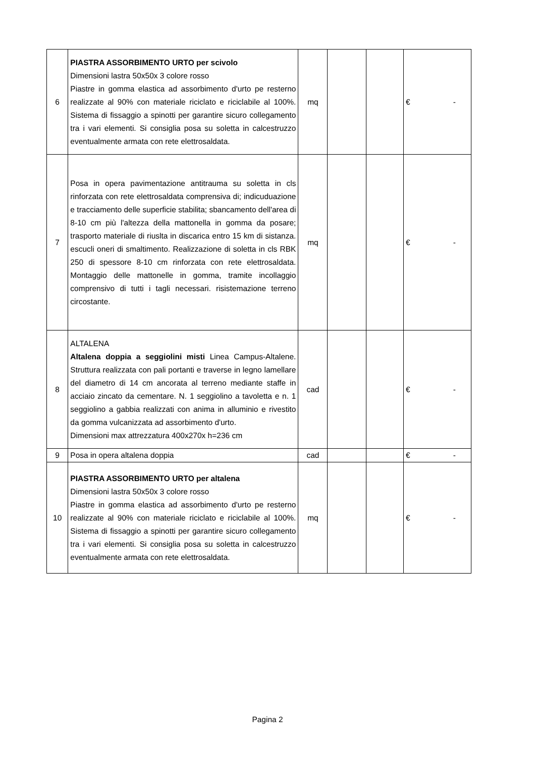| 6 | PIASTRA ASSORBIMENTO URTO per scivolo Dimensioni lastra 50x50x 3 colore rosso Piastre in gomma elastica ad assorbimento d'urto pe resterno realizzate al 90% con materiale riciclato e riciclabile al 100%. Sistema di fissaggio a spinotti per garantire sicuro collegamento tra i vari elementi. Si consiglia posa su soletta in calcestruzzo eventualmente armata con rete elettrosaldata. | mq | | | € | - |
| 7 | Posa in opera pavimentazione antitrauma su soletta in cls rinforzata con rete elettrosaldata comprensiva di; indicuduazione e tracciamento delle superficie stabilita; sbancamento dell'area di 8-10 cm più l'altezza della mattonella in gomma da posare; trasporto materiale di riuslta in discarica entro 15 km di sistanza. escucli oneri di smaltimento. Realizzazione di soletta in cls RBK 250 di spessore 8-10 cm rinforzata con rete elettrosaldata. Montaggio delle mattonelle in gomma, tramite incollaggio comprensivo di tutti i tagli necessari. risistemazione terreno circostante. | mq | | | € | - |
| 8 | ALTALENA Altalena doppia a seggiolini misti Linea Campus-Altalene. Struttura realizzata con pali portanti e traverse in legno lamellare del diametro di 14 cm ancorata al terreno mediante staffe in acciaio zincato da cementare. N. 1 seggiolino a tavoletta e n. 1 seggiolino a gabbia realizzati con anima in alluminio e rivestito da gomma vulcanizzata ad assorbimento d'urto. Dimensioni max attrezzatura 400x270x h=236 cm | cad | | | € | - |
| 9 | Posa in opera altalena doppia | cad | | | € | - |
| 10 | PIASTRA ASSORBIMENTO URTO per altalena Dimensioni lastra 50x50x 3 colore rosso Piastre in gomma elastica ad assorbimento d'urto pe resterno realizzate al 90% con materiale riciclato e riciclabile al 100%. Sistema di fissaggio a spinotti per garantire sicuro collegamento tra i vari elementi. Si consiglia posa su soletta in calcestruzzo eventualmente armata con rete elettrosaldata. | mq | | | € | - |
Pagina 2